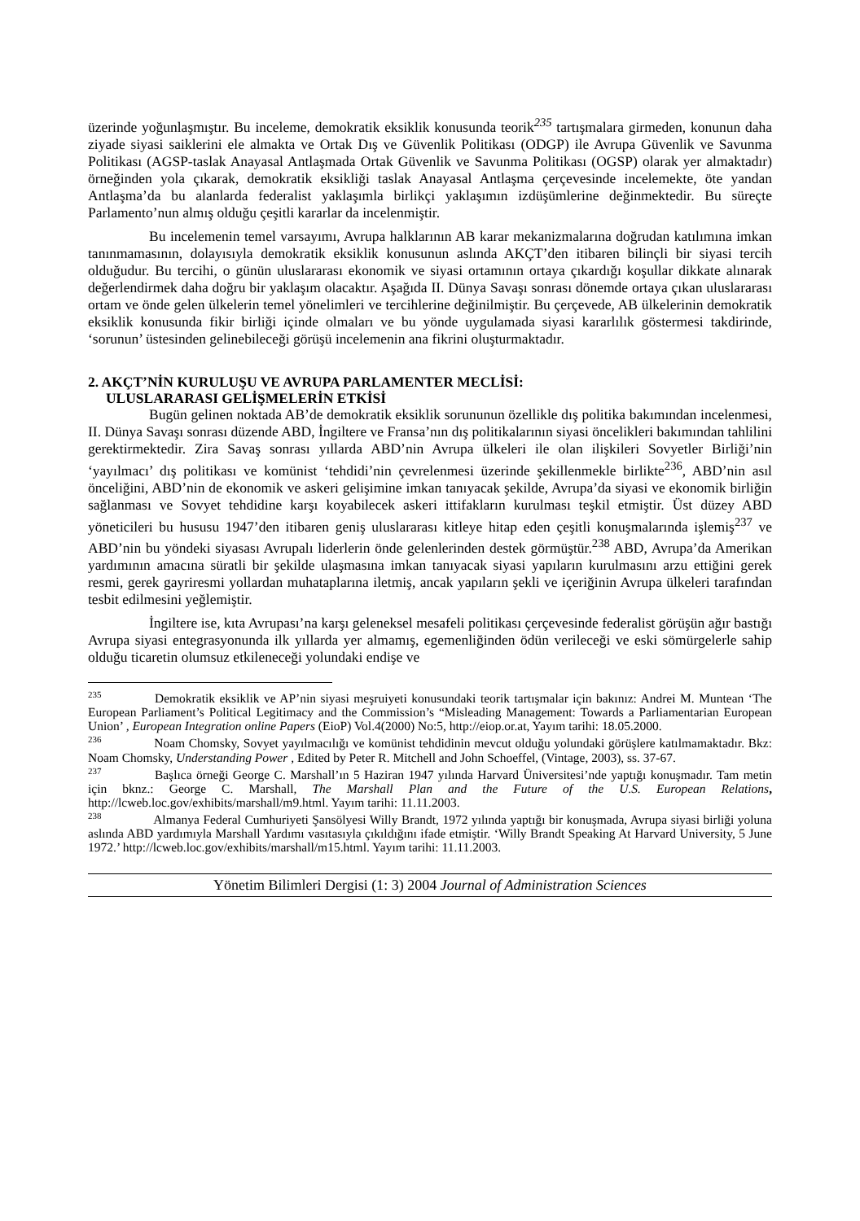üzerinde yoğunlaşmıştır. Bu inceleme, demokratik eksiklik konusunda teorik<sup>235</sup> tartışmalara girmeden, konunun daha ziyade siyasi saiklerini ele almakta ve Ortak Dış ve Güvenlik Politikası (ODGP) ile Avrupa Güvenlik ve Savunma Politikası (AGSP-taslak Anayasal Antlaşmada Ortak Güvenlik ve Savunma Politikası (OGSP) olarak yer almaktadır) örneğinden yola çıkarak, demokratik eksikliği taslak Anayasal Antlaşma çerçevesinde incelemekte, öte yandan Antlaşma’da bu alanlarda federalist yaklaşımla birlikçi yaklaşımın izdüşümlerine değinmektedir. Bu süreçte Parlamento’nun almış olduğu çeşitli kararlar da incelenmiştir.
Bu incelemenin temel varsayımı, Avrupa halklarının AB karar mekanizmalarına doğrudan katılımına imkan tanınmamasının, dolayısıyla demokratik eksiklik konusunun aslında AKÇT’den itibaren bilinçli bir siyasi tercih olduğudur. Bu tercihi, o günün uluslararası ekonomik ve siyasi ortamının ortaya çıkardığı koşullar dikkate alınarak değerlendirmek daha doğru bir yaklaşım olacaktır. Aşağıda II. Dünya Savaşı sonrası dönemde ortaya çıkan uluslararası ortam ve önde gelen ülkelerin temel yönelimleri ve tercihlerine değinilmiştir. Bu çerçevede, AB ülkelerinin demokratik eksiklik konusunda fikir birliği içinde olmaları ve bu yönde uygulamada siyasi kararlılık göstermesi takdirinde, ‘sorunun’ üstesinden gelinebileceği görüşü incelemenin ana fikrini oluşturmaktadır.
2. AKÇT’NİN KURULUŞU VE AVRUPA PARLAMENTER MECLİSİ:
ULUSLARARASI GELİŞMELERİN ETKİSİ
Bugün gelinen noktada AB’de demokratik eksiklik sorununun özellikle dış politika bakımından incelenmesi, II. Dünya Savaşı sonrası düzende ABD, İngiltere ve Fransa’nın dış politikalarının siyasi öncelikleri bakımından tahlilini gerektirmektedir. Zira Savaş sonrası yıllarda ABD’nin Avrupa ülkeleri ile olan ilişkileri Sovyetler Birliği’nin ‘yayılmacı’ dış politikası ve komünist ‘tehdidi’nin çevrelenmesi üzerinde şekillenmekle birlikte<sup>236</sup>, ABD’nin asıl önceliğini, ABD’nin de ekonomik ve askeri gelişimine imkan tanıyacak şekilde, Avrupa’da siyasi ve ekonomik birliğin sağlanması ve Sovyet tehdidine karşı koyabilecek askeri ittifakların kurulması teşkil etmiştir. Üst düzey ABD yöneticileri bu hususu 1947’den itibaren geniş uluslararası kitleye hitap eden çeşitli konuşmalarında işlemiş<sup>237</sup> ve ABD’nin bu yöndeki siyasası Avrupalı liderlerin önde gelenlerinden destek görmüştür.<sup>238</sup> ABD, Avrupa’da Amerikan yardımının amacına süratli bir şekilde ulaşmasına imkan tanıyacak siyasi yapıların kurulmasını arzu ettiğini gerek resmi, gerek gayriresmi yollardan muhataplarına iletmiş, ancak yapıların şekli ve içeriğinin Avrupa ülkeleri tarafından tesbit edilmesini yeğlemiştir.
İngiltere ise, kıta Avrupası’na karşı geleneksel mesafeli politikası çerçevesinde federalist görüşün ağır bastığı Avrupa siyasi entegrasyonunda ilk yıllarda yer almamış, egemenliğinden ödün verileceği ve eski sömürgelerle sahip olduğu ticaretin olumsuz etkileneceği yolundaki endişe ve
<sup>235</sup> Demokratik eksiklik ve AP’nin siyasi meşruiyeti konusundaki teorik tartışmalar için bakınız: Andrei M. Muntean ‘The European Parliament’s Political Legitimacy and the Commission’s “Misleading Management: Towards a Parliamentarian European Union’ , European Integration online Papers (EioP) Vol.4(2000) No:5, http://eiop.or.at, Yayım tarihi: 18.05.2000.
<sup>236</sup> Noam Chomsky, Sovyet yayılmacılığı ve komünist tehdidinin mevcut olduğu yolundaki görüşlere katılmamaktadır. Bkz: Noam Chomsky, Understanding Power , Edited by Peter R. Mitchell and John Schoeffel, (Vintage, 2003), ss. 37-67.
<sup>237</sup> Başlıca örneği George C. Marshall’ın 5 Haziran 1947 yılında Harvard Üniversitesi’nde yaptığı konuşmadır. Tam metin için bknz.: George C. Marshall, The Marshall Plan and the Future of the U.S. European Relations, http://lcweb.loc.gov/exhibits/marshall/m9.html. Yayım tarihi: 11.11.2003.
<sup>238</sup> Almanya Federal Cumhuriyeti Şansölyesi Willy Brandt, 1972 yılında yaptığı bir konuşmada, Avrupa siyasi birliği yoluna aslında ABD yardımıyla Marshall Yardımı vasıtasıyla çıkıldığını ifade etmiştir. ‘Willy Brandt Speaking At Harvard University, 5 June 1972.’ http://lcweb.loc.gov/exhibits/marshall/m15.html. Yayım tarihi: 11.11.2003.
Yönetim Bilimleri Dergisi (1: 3) 2004 Journal of Administration Sciences